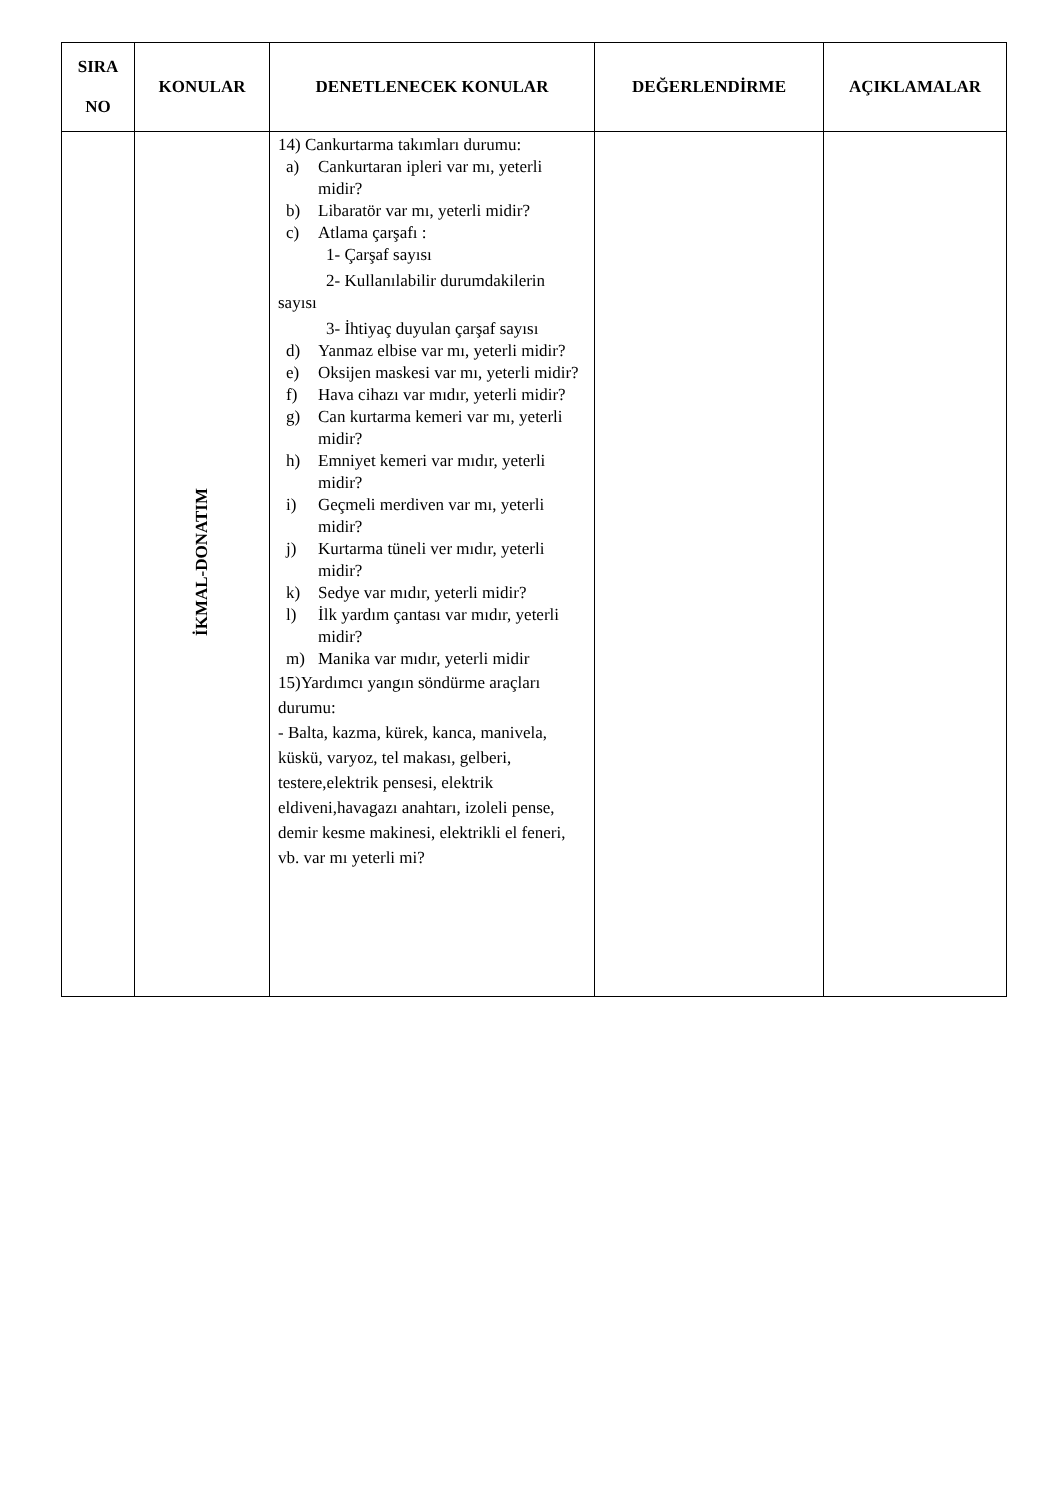| SIRA NO | KONULAR | DENETLENECEK KONULAR | DEĞERLENDİRME | AÇIKLAMALAR |
| --- | --- | --- | --- | --- |
| | İKMAL-DONATIM | 14) Cankurtarma takımları durumu: a) Cankurtaran ipleri var mı, yeterli midir? b) Libaratör var mı, yeterli midir? c) Atlama çarşafı : 1- Çarşaf sayısı 2- Kullanılabilir durumdakilerin sayısı 3- İhtiyaç duyulan çarşaf sayısı d) Yanmaz elbise var mı, yeterli midir? e) Oksijen maskesi var mı, yeterli midir? f) Hava cihazı var mıdır, yeterli midir? g) Can kurtarma kemeri var mı, yeterli midir? h) Emniyet kemeri var mıdır, yeterli midir? i) Geçmeli merdiven var mı, yeterli midir? j) Kurtarma tüneli ver mıdır, yeterli midir? k) Sedye var mıdır, yeterli midir? l) İlk yardım çantası var mıdır, yeterli midir? m) Manika var mıdır, yeterli midir 15)Yardımcı yangın söndürme araçları durumu: - Balta, kazma, kürek, kanca, manivela, küskü, varyoz, tel makası, gelberi, testere,elektrik pensesi, elektrik eldiveni,havagazı anahtarı, izoleli pense, demir kesme makinesi, elektrikli el feneri, vb. var mı yeterli mi? | | |